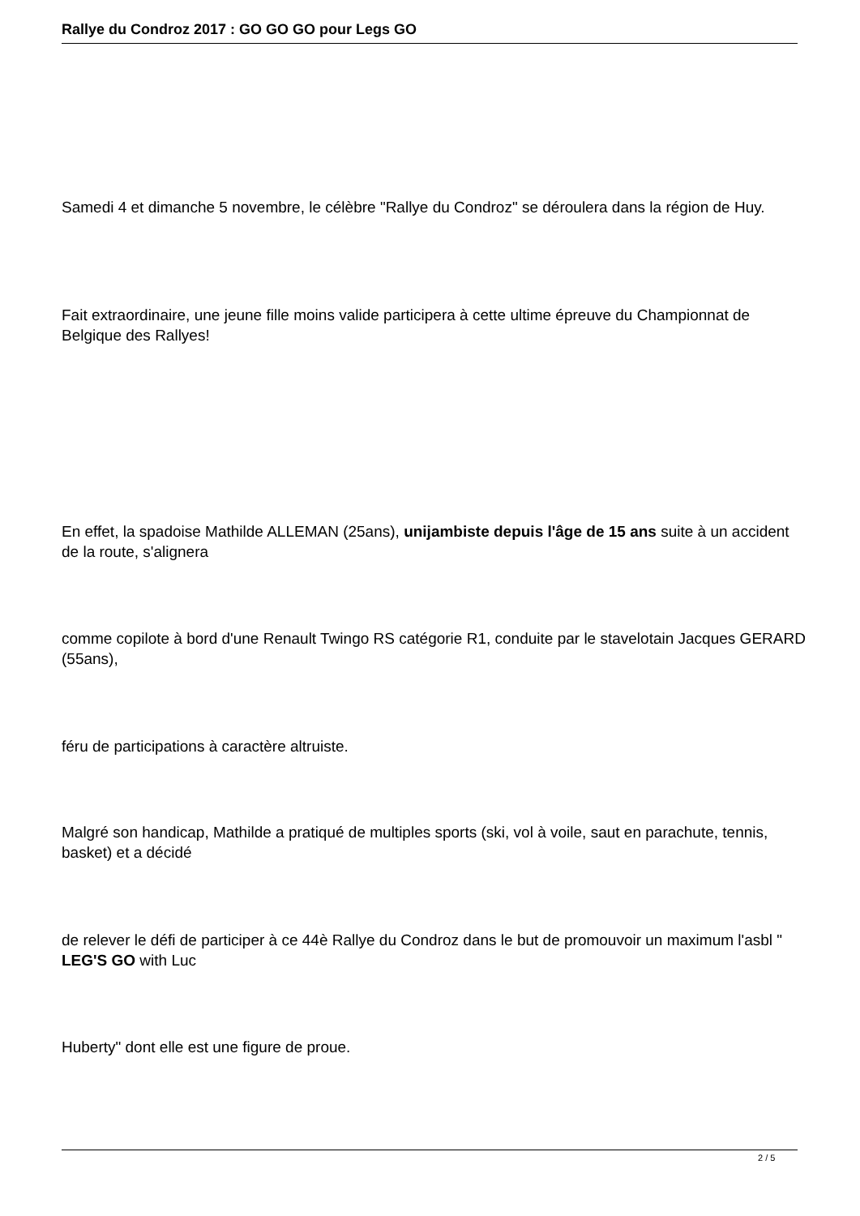Rallye du Condroz 2017 : GO GO GO pour Legs GO
Samedi 4 et dimanche 5 novembre, le célèbre "Rallye du Condroz" se déroulera dans la région de Huy.
Fait extraordinaire, une jeune fille moins valide participera à cette ultime épreuve du Championnat de Belgique des Rallyes!
En effet, la spadoise Mathilde ALLEMAN (25ans), unijambiste depuis l'âge de 15 ans suite à un accident de la route, s'alignera
comme copilote à bord d'une Renault Twingo RS catégorie R1, conduite par le stavelotain Jacques GERARD (55ans),
féru de participations à caractère altruiste.
Malgré son handicap, Mathilde a pratiqué de multiples sports (ski, vol à voile, saut en parachute, tennis, basket) et a décidé
de relever le défi de participer à ce 44è Rallye du Condroz dans le but de promouvoir un maximum l'asbl " LEG'S GO with Luc
Huberty" dont elle est une figure de proue.
2 / 5